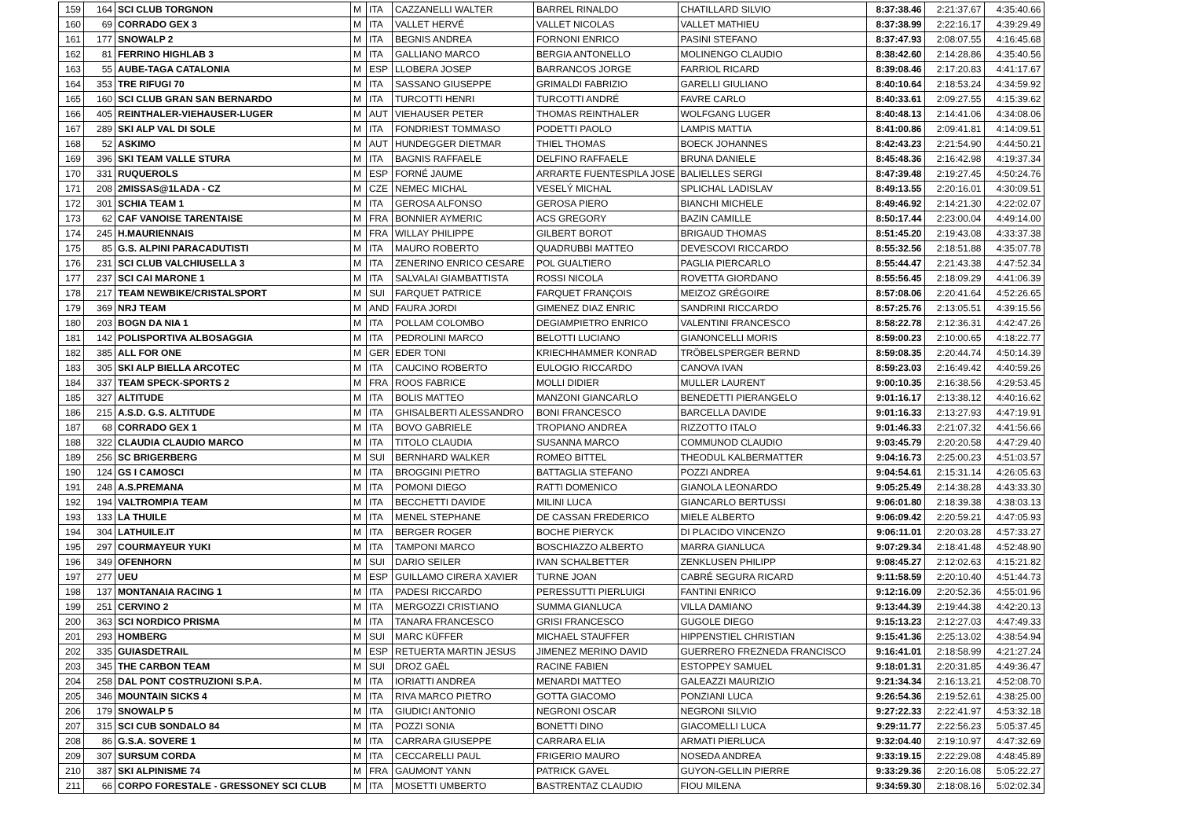| 159 | 164 | SCI CLUB TORGNON | M | ITA | CAZZANELLI WALTER | BARREL RINALDO | CHATILLARD SILVIO | 8:37:38.46 | 2:21:37.67 | 4:35:40.66 |
| 160 | 69 | CORRADO GEX 3 | M | ITA | VALLET HERVÉ | VALLET NICOLAS | VALLET MATHIEU | 8:37:38.99 | 2:22:16.17 | 4:39:29.49 |
| 161 | 177 | SNOWALP 2 | M | ITA | BEGNIS ANDREA | FORNONI ENRICO | PASINI STEFANO | 8:37:47.93 | 2:08:07.55 | 4:16:45.68 |
| 162 | 81 | FERRINO HIGHLAB 3 | M | ITA | GALLIANO MARCO | BERGIA ANTONELLO | MOLINENGO CLAUDIO | 8:38:42.60 | 2:14:28.86 | 4:35:40.56 |
| 163 | 55 | AUBE-TAGA CATALONIA | M | ESP | LLOBERA JOSEP | BARRANCOS JORGE | FARRIOL RICARD | 8:39:08.46 | 2:17:20.83 | 4:41:17.67 |
| 164 | 353 | TRE RIFUGI 70 | M | ITA | SASSANO GIUSEPPE | GRIMALDI FABRIZIO | GARELLI GIULIANO | 8:40:10.64 | 2:18:53.24 | 4:34:59.92 |
| 165 | 160 | SCI CLUB GRAN SAN BERNARDO | M | ITA | TURCOTTI HENRI | TURCOTTI ANDRÉ | FAVRE CARLO | 8:40:33.61 | 2:09:27.55 | 4:15:39.62 |
| 166 | 405 | REINTHALER-VIEHAUSER-LUGER | M | AUT | VIEHAUSER PETER | THOMAS REINTHALER | WOLFGANG LUGER | 8:40:48.13 | 2:14:41.06 | 4:34:08.06 |
| 167 | 289 | SKI ALP VAL DI SOLE | M | ITA | FONDRIEST TOMMASO | PODETTI PAOLO | LAMPIS MATTIA | 8:41:00.86 | 2:09:41.81 | 4:14:09.51 |
| 168 | 52 | ASKIMO | M | AUT | HUNDEGGER DIETMAR | THIEL THOMAS | BOECK JOHANNES | 8:42:43.23 | 2:21:54.90 | 4:44:50.21 |
| 169 | 396 | SKI TEAM VALLE STURA | M | ITA | BAGNIS RAFFAELE | DELFINO RAFFAELE | BRUNA DANIELE | 8:45:48.36 | 2:16:42.98 | 4:19:37.34 |
| 170 | 331 | RUQUEROLS | M | ESP | FORNÉ JAUME | ARRARTE FUENTESPILA JOSE | BALIELLES SERGI | 8:47:39.48 | 2:19:27.45 | 4:50:24.76 |
| 171 | 208 | 2MISSAS@1LADA - CZ | M | CZE | NEMEC MICHAL | VESELÝ MICHAL | SPLICHAL LADISLAV | 8:49:13.55 | 2:20:16.01 | 4:30:09.51 |
| 172 | 301 | SCHIA TEAM 1 | M | ITA | GEROSA ALFONSO | GEROSA PIERO | BIANCHI MICHELE | 8:49:46.92 | 2:14:21.30 | 4:22:02.07 |
| 173 | 62 | CAF VANOISE TARENTAISE | M | FRA | BONNIER AYMERIC | ACS GREGORY | BAZIN CAMILLE | 8:50:17.44 | 2:23:00.04 | 4:49:14.00 |
| 174 | 245 | H.MAURIENNAIS | M | FRA | WILLAY PHILIPPE | GILBERT BOROT | BRIGAUD THOMAS | 8:51:45.20 | 2:19:43.08 | 4:33:37.38 |
| 175 | 85 | G.S. ALPINI PARACADUTISTI | M | ITA | MAURO ROBERTO | QUADRUBBI MATTEO | DEVESCOVI RICCARDO | 8:55:32.56 | 2:18:51.88 | 4:35:07.78 |
| 176 | 231 | SCI CLUB VALCHIUSELLA 3 | M | ITA | ZENERINO ENRICO CESARE | POL GUALTIERO | PAGLIA PIERCARLO | 8:55:44.47 | 2:21:43.38 | 4:47:52.34 |
| 177 | 237 | SCI CAI MARONE 1 | M | ITA | SALVALAI GIAMBATTISTA | ROSSI NICOLA | ROVETTA GIORDANO | 8:55:56.45 | 2:18:09.29 | 4:41:06.39 |
| 178 | 217 | TEAM NEWBIKE/CRISTALSPORT | M | SUI | FARQUET PATRICE | FARQUET FRANÇOIS | MEIZOZ GRÉGOIRE | 8:57:08.06 | 2:20:41.64 | 4:52:26.65 |
| 179 | 369 | NRJ TEAM | M | AND | FAURA JORDI | GIMENEZ DIAZ ENRIC | SANDRINI RICCARDO | 8:57:25.76 | 2:13:05.51 | 4:39:15.56 |
| 180 | 203 | BOGN DA NIA 1 | M | ITA | POLLAM COLOMBO | DEGIAMPIETRO ENRICO | VALENTINI FRANCESCO | 8:58:22.78 | 2:12:36.31 | 4:42:47.26 |
| 181 | 142 | POLISPORTIVA ALBOSAGGIA | M | ITA | PEDROLINI MARCO | BELOTTI LUCIANO | GIANONCELLI MORIS | 8:59:00.23 | 2:10:00.65 | 4:18:22.77 |
| 182 | 385 | ALL FOR ONE | M | GER | EDER TONI | KRIECHHAMMER KONRAD | TRÖBELSPERGER BERND | 8:59:08.35 | 2:20:44.74 | 4:50:14.39 |
| 183 | 305 | SKI ALP BIELLA ARCOTEC | M | ITA | CAUCINO ROBERTO | EULOGIO RICCARDO | CANOVA IVAN | 8:59:23.03 | 2:16:49.42 | 4:40:59.26 |
| 184 | 337 | TEAM SPECK-SPORTS 2 | M | FRA | ROOS FABRICE | MOLLI DIDIER | MULLER LAURENT | 9:00:10.35 | 2:16:38.56 | 4:29:53.45 |
| 185 | 327 | ALTITUDE | M | ITA | BOLIS MATTEO | MANZONI GIANCARLO | BENEDETTI PIERANGELO | 9:01:16.17 | 2:13:38.12 | 4:40:16.62 |
| 186 | 215 | A.S.D. G.S. ALTITUDE | M | ITA | GHISALBERTI ALESSANDRO | BONI FRANCESCO | BARCELLA DAVIDE | 9:01:16.33 | 2:13:27.93 | 4:47:19.91 |
| 187 | 68 | CORRADO GEX 1 | M | ITA | BOVO GABRIELE | TROPIANO ANDREA | RIZZOTTO ITALO | 9:01:46.33 | 2:21:07.32 | 4:41:56.66 |
| 188 | 322 | CLAUDIA CLAUDIO MARCO | M | ITA | TITOLO CLAUDIA | SUSANNA MARCO | COMMUNOD CLAUDIO | 9:03:45.79 | 2:20:20.58 | 4:47:29.40 |
| 189 | 256 | SC BRIGERBERG | M | SUI | BERNHARD WALKER | ROMEO BITTEL | THEODUL KALBERMATTER | 9:04:16.73 | 2:25:00.23 | 4:51:03.57 |
| 190 | 124 | GS I CAMOSCI | M | ITA | BROGGINI PIETRO | BATTAGLIA STEFANO | POZZI ANDREA | 9:04:54.61 | 2:15:31.14 | 4:26:05.63 |
| 191 | 248 | A.S.PREMANA | M | ITA | POMONI DIEGO | RATTI DOMENICO | GIANOLA LEONARDO | 9:05:25.49 | 2:14:38.28 | 4:43:33.30 |
| 192 | 194 | VALTROMPIA TEAM | M | ITA | BECCHETTI DAVIDE | MILINI LUCA | GIANCARLO BERTUSSI | 9:06:01.80 | 2:18:39.38 | 4:38:03.13 |
| 193 | 133 | LA THUILE | M | ITA | MENEL STEPHANE | DE CASSAN FREDERICO | MIELE ALBERTO | 9:06:09.42 | 2:20:59.21 | 4:47:05.93 |
| 194 | 304 | LATHUILE.IT | M | ITA | BERGER ROGER | BOCHE PIERYCK | DI PLACIDO VINCENZO | 9:06:11.01 | 2:20:03.28 | 4:57:33.27 |
| 195 | 297 | COURMAYEUR YUKI | M | ITA | TAMPONI MARCO | BOSCHIAZZO ALBERTO | MARRA GIANLUCA | 9:07:29.34 | 2:18:41.48 | 4:52:48.90 |
| 196 | 349 | OFENHORN | M | SUI | DARIO SEILER | IVAN SCHALBETTER | ZENKLUSEN PHILIPP | 9:08:45.27 | 2:12:02.63 | 4:15:21.82 |
| 197 | 277 | UEU | M | ESP | GUILLAMO CIRERA XAVIER | TURNE JOAN | CABRÉ SEGURA RICARD | 9:11:58.59 | 2:20:10.40 | 4:51:44.73 |
| 198 | 137 | MONTANAIA RACING 1 | M | ITA | PADESI RICCARDO | PERESSUTTI PIERLUIGI | FANTINI ENRICO | 9:12:16.09 | 2:20:52.36 | 4:55:01.96 |
| 199 | 251 | CERVINO 2 | M | ITA | MERGOZZI CRISTIANO | SUMMA GIANLUCA | VILLA DAMIANO | 9:13:44.39 | 2:19:44.38 | 4:42:20.13 |
| 200 | 363 | SCI NORDICO PRISMA | M | ITA | TANARA FRANCESCO | GRISI FRANCESCO | GUGOLE DIEGO | 9:15:13.23 | 2:12:27.03 | 4:47:49.33 |
| 201 | 293 | HOMBERG | M | SUI | MARC KÜFFER | MICHAEL STAUFFER | HIPPENSTIEL CHRISTIAN | 9:15:41.36 | 2:25:13.02 | 4:38:54.94 |
| 202 | 335 | GUIASDETRAIL | M | ESP | RETUERTA MARTIN JESUS | JIMENEZ MERINO DAVID | GUERRERO FREZNEDA FRANCISCO | 9:16:41.01 | 2:18:58.99 | 4:21:27.24 |
| 203 | 345 | THE CARBON TEAM | M | SUI | DROZ GAËL | RACINE FABIEN | ESTOPPEY SAMUEL | 9:18:01.31 | 2:20:31.85 | 4:49:36.47 |
| 204 | 258 | DAL PONT COSTRUZIONI S.P.A. | M | ITA | IORIATTI ANDREA | MENARDI MATTEO | GALEAZZI MAURIZIO | 9:21:34.34 | 2:16:13.21 | 4:52:08.70 |
| 205 | 346 | MOUNTAIN SICKS 4 | M | ITA | RIVA MARCO PIETRO | GOTTA GIACOMO | PONZIANI LUCA | 9:26:54.36 | 2:19:52.61 | 4:38:25.00 |
| 206 | 179 | SNOWALP 5 | M | ITA | GIUDICI ANTONIO | NEGRONI OSCAR | NEGRONI SILVIO | 9:27:22.33 | 2:22:41.97 | 4:53:32.18 |
| 207 | 315 | SCI CUB SONDALO 84 | M | ITA | POZZI SONIA | BONETTI DINO | GIACOMELLI LUCA | 9:29:11.77 | 2:22:56.23 | 5:05:37.45 |
| 208 | 86 | G.S.A. SOVERE 1 | M | ITA | CARRARA GIUSEPPE | CARRARA ELIA | ARMATI PIERLUCA | 9:32:04.40 | 2:19:10.97 | 4:47:32.69 |
| 209 | 307 | SURSUM CORDA | M | ITA | CECCARELLI PAUL | FRIGERIO MAURO | NOSEDA ANDREA | 9:33:19.15 | 2:22:29.08 | 4:48:45.89 |
| 210 | 387 | SKI ALPINISME 74 | M | FRA | GAUMONT YANN | PATRICK GAVEL | GUYON-GELLIN PIERRE | 9:33:29.36 | 2:20:16.08 | 5:05:22.27 |
| 211 | 66 | CORPO FORESTALE - GRESSONEY SCI CLUB | M | ITA | MOSETTI UMBERTO | BASTRENTAZ CLAUDIO | FIOU MILENA | 9:34:59.30 | 2:18:08.16 | 5:02:02.34 |